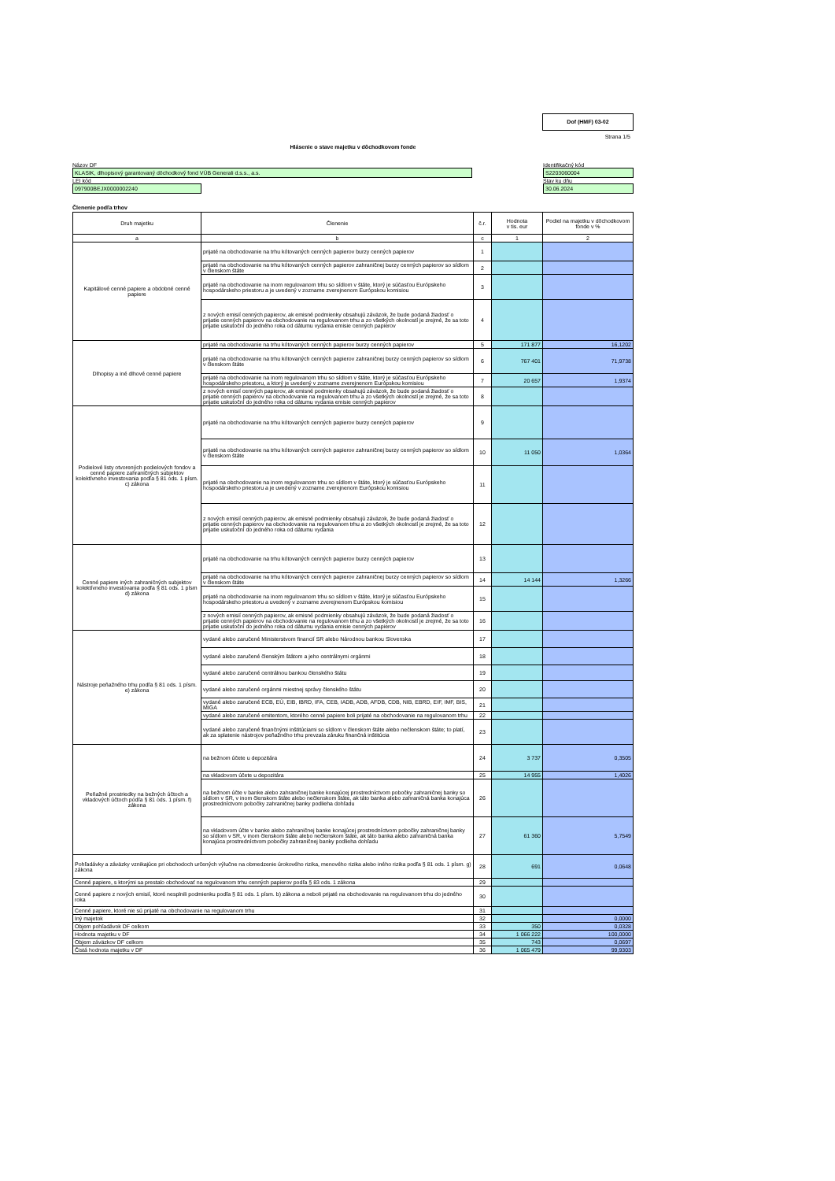Dof (HMF) 03-02
Strana 1/5
Hlásenie o stave majetku v dôchodkovom fonde
Názov DF
KLASIK, dlhopisový garantovaný dôchodkový fond VÚB Generali d.s.s., a.s.
LEI kód
097900BEJX0000002240
Identifikačný kód
S2203060004
Stav ku dňu
30.06.2024
Členenie podľa trhov
| Druh majetku | Členenie | č.r. | Hodnota v tis. eur | Podiel na majetku v dôchodkovom fonde v % |
| --- | --- | --- | --- | --- |
| a | b | c | 1 | 2 |
| Kapitálové cenné papiere a obdobné cenné papiere | prijaté na obchodovanie na trhu kótovaných cenných papierov burzy cenných papierov | 1 | | |
| | prijaté na obchodovanie na trhu kótovaných cenných papierov zahraničnej burzy cenných papierov so sídlom v členskom štáte | 2 | | |
| | prijaté na obchodovanie na inom regulovanom trhu so sídlom v štáte, ktorý je súčasťou Európskeho hospodárskeho priestoru a je uvedený v zozname zverejnenom Európskou komisiou | 3 | | |
| | z nových emisií cenných papierov, ak emisné podmienky obsahujú záväzok, že bude podaná žiadosť o prijatie cenných papierov na obchodovanie na regulovanom trhu a zo všetkých okolností je zrejmé, že sa toto prijatie uskutoční do jedného roka od dátumu vydania emisie cenných papierov | 4 | | |
| Dlhopisy a iné dlhové cenné papiere | prijaté na obchodovanie na trhu kótovaných cenných papierov burzy cenných papierov | 5 | 171 877 | 16,1202 |
| | prijaté na obchodovanie na trhu kótovaných cenných papierov zahraničnej burzy cenných papierov so sídlom v členskom štáte | 6 | 767 401 | 71,9738 |
| | prijaté na obchodovanie na inom regulovanom trhu so sídlom v štáte, ktorý je súčasťou Európskeho hospodárskeho priestoru, a ktorý je uvedený v zozname zverejnenom Európskou komisiou | 7 | 20 657 | 1,9374 |
| | z nových emisií cenných papierov, ak emisné podmienky obsahujú záväzok, že bude podaná žiadosť o prijatie cenných papierov na obchodovanie na regulovanom trhu a zo všetkých okolností je zrejmé, že sa toto prijatie uskutoční do jedného roka od dátumu vydania emisie cenných papierov | 8 | | |
| Podielové listy otvorených podielových fondov a cenné papiere zahraničných subjektov kolektívneho investovania podľa § 81 ods. 1 písm. c) zákona | prijaté na obchodovanie na trhu kótovaných cenných papierov burzy cenných papierov | 9 | | |
| | prijaté na obchodovanie na trhu kótovaných cenných papierov zahraničnej burzy cenných papierov so sídlom v členskom štáte | 10 | 11 050 | 1,0364 |
| | prijaté na obchodovanie na inom regulovanom trhu so sídlom v štáte, ktorý je súčasťou Európskeho hospodárskeho priestoru a je uvedený v zozname zverejnenom Európskou komisiou | 11 | | |
| | z nových emisií cenných papierov, ak emisné podmienky obsahujú záväzok, že bude podaná žiadosť o prijatie cenných papierov na obchodovanie na regulovanom trhu a zo všetkých okolností je zrejmé, že sa toto prijatie uskutoční do jedného roka od dátumu vydania | 12 | | |
| Cenné papiere iných zahraničných subjektov kolektívneho investovania podľa § 81 ods. 1 písm d) zákona | prijaté na obchodovanie na trhu kótovaných cenných papierov burzy cenných papierov | 13 | | |
| | prijaté na obchodovanie na trhu kótovaných cenných papierov zahraničnej burzy cenných papierov so sídlom v členskom štáte | 14 | 14 144 | 1,3266 |
| | prijaté na obchodovanie na inom regulovanom trhu so sídlom v štáte, ktorý je súčasťou Európskeho hospodárskeho priestoru a uvedený v zozname zverejnenom Európskou komisiou | 15 | | |
| | z nových emisií cenných papierov, ak emisné podmienky obsahujú záväzok, že bude podaná žiadosť o prijatie cenných papierov na obchodovanie na regulovanom trhu a zo všetkých okolností je zrejmé, že sa toto prijatie uskutoční do jedného roka od dátumu vydania emisie cenných papierov | 16 | | |
| Nástroje peňažného trhu podľa § 81 ods. 1 písm. e) zákona | vydané alebo zaručené Ministerstvom financií SR alebo Národnou bankou Slovenska | 17 | | |
| | vydané alebo zaručené členským štátom a jeho centrálnymi orgánmi | 18 | | |
| | vydané alebo zaručené centrálnou bankou členského štátu | 19 | | |
| | vydané alebo zaručené orgánmi miestnej správy členského štátu | 20 | | |
| | vydané alebo zaručené ECB, EÚ, EIB, IBRD, IFA, CEB, IADB, ADB, AFDB, CDB, NIB, EBRD, EIF, IMF, BIS, MIGA | 21 | | |
| | vydané alebo zaručené emitentom, ktorého cenné papiere boli prijaté na obchodovanie na regulovanom trhu | 22 | | |
| | vydané alebo zaručené finančnými inštitúciami so sídlom v členskom štáte alebo nečlenskom štáte; to platí, ak za splatenie nástrojov peňažného trhu prevzala záruku finančná inštitúcia | 23 | | |
| Peňažné prostriedky na bežných účtoch a vkladových účtoch podľa § 81 ods. 1 písm. f) zákona | na bežnom účete u depozitára | 24 | 3 737 | 0,3505 |
| | na vkladovom účete u depozitára | 25 | 14 955 | 1,4026 |
| | na bežnom účte v banke alebo zahraničnej banke konajúcej prostredníctvom pobočky zahraničnej banky so sídlom v SR, v inom členskom štáte alebo nečlenskom štáte, ak táto banka alebo zahraničná banka konajúca prostredníctvom pobočky zahraničnej banky podlieha dohľadu | 26 | | |
| | na vkladovom účte v banke alebo zahraničnej banke konajúcej prostredníctvom pobočky zahraničnej banky so sídlom v SR, v inom členskom štáte alebo nečlenskom štáte, ak táto banka alebo zahraničná banka konajúca prostredníctvom pobočky zahraničnej banky podlieha dohľadu | 27 | 61 360 | 5,7549 |
| Pohľadávky a záväzky vznikajúce pri obchodoch určených výlučne na obmedzenie úrokového rizika, menového rizika alebo iného rizika podľa § 81 ods. 1 písm. g) zákona | | 28 | 691 | 0,0648 |
| Cenné papiere, s ktorými sa prestalo obchodovať na regulovanom trhu cenných papierov podľa § 83 ods. 1 zákona | | 29 | | |
| Cenné papiere z nových emisií, ktoré nesplnili podmienku podľa § 81 ods. 1 písm. b) zákona a neboli prijaté na obchodovanie na regulovanom trhu do jedného roka | | 30 | | |
| Cenné papiere, ktoré nie sú prijaté na obchodovanie na regulovanom trhu | | 31 | | |
| Iný majetok | | 32 | | 0,0000 |
| Objem pohľadávok DF celkom | | 33 | 350 | 0,0328 |
| Hodnota majetku v DF | | 34 | 1 066 222 | 100,0000 |
| Objem záväzkov DF celkom | | 35 | 743 | 0,0697 |
| Čistá hodnota majetku v DF | | 36 | 1 065 479 | 99,9303 |